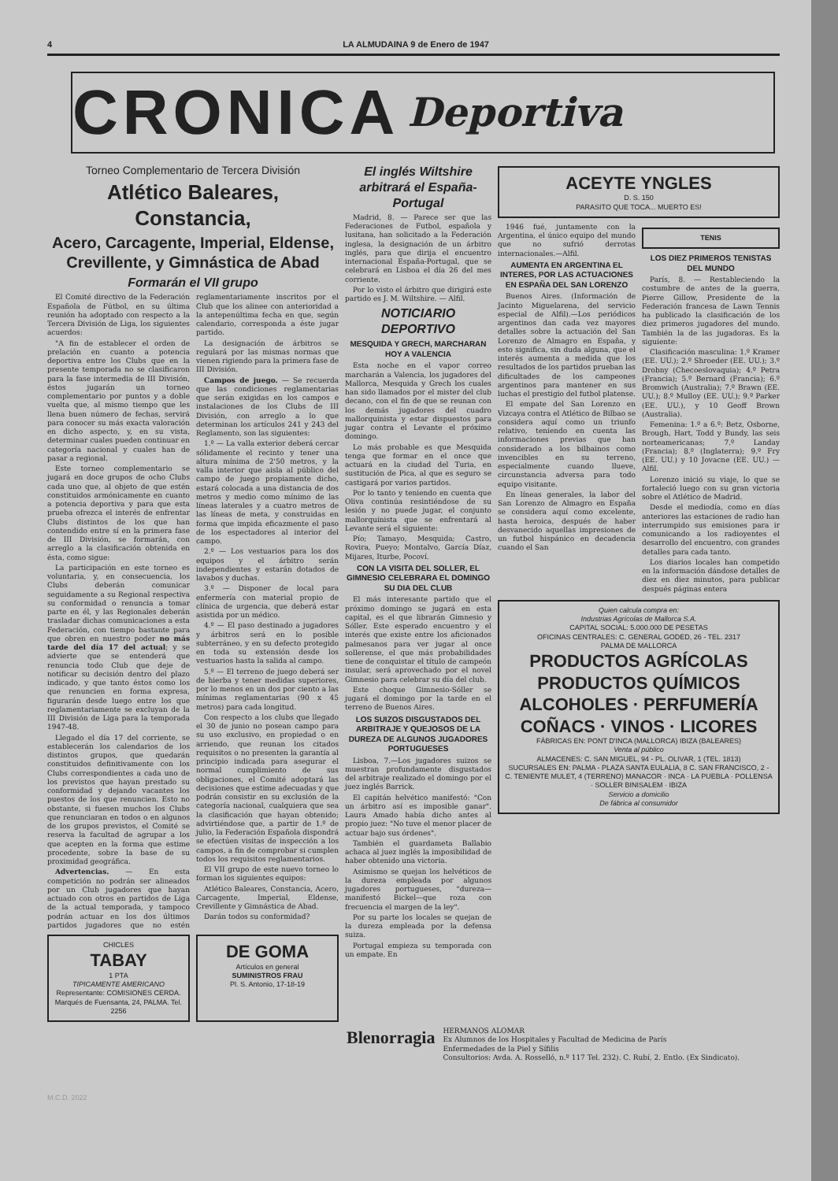4 LA ALMUDAINA 9 de Enero de 1947
CRONICA Deportiva
Torneo Complementario de Tercera División
Atlético Baleares, Constancia,
Acero, Carcagente, Imperial, Eldense, Crevillente, y Gimnástica de Abad
Formarán el VII grupo
El Comité directivo de la Federación Española de Fútbol, en su última reunión ha adoptado con respecto a la Tercera División de Liga, los siguientes acuerdos:
"A fin de establecer el orden de prelación en cuanto a potencia deportiva entre los Clubs que en la presente temporada no se clasificaron para la fase intermedia de III División, éstos jugarán un torneo complementario por puntos y a doble vuelta que, al mismo tiempo que les llena buen número de fechas, servirá para conocer su más exacta valoración en dicho aspecto, y, en su vista, determinar cuales pueden continuar en categoría nacional y cuales han de pasar a regional.
Este torneo complementario se jugará en doce grupos de ocho Clubs cada uno que, al objeto de que estén constituidos armónicamente en cuanto a potencia deportiva y para que esta prueba ofrezca el interés de enfrentar Clubs distintos de los que han contendido entre sí en la primera fase de III División, se formarán, con arreglo a la clasificación obtenida en ésta, como sigue:
La participación en este torneo es voluntaria, y, en consecuencia, los Clubs deberán comunicar seguidamente a su Regional respectiva su conformidad o renuncia a tomar parte en él, y las Regionales deberán trasladar dichas comunicaciones a esta Federación, con tiempo bastante para que obren en nuestro poder no más tarde del día 17 del actual; y se advierte que se entenderá que renuncia todo Club que deje de notificar su decisión dentro del plazo indicado, y que tanto éstos como los que renuncien en forma expresa, figurarán desde luego entre los que reglamentariamente se excluyan de la III División de Liga para la temporada 1947-48.
Llegado el día 17 del corriente, se establecerán los calendarios de los distintos grupos, que quedarán constituidos definitivamente con los Clubs correspondientes a cada uno de los previstos que hayan prestado su conformidad y dejando vacantes los puestos de los que renuncien. Esto no obstante, si fuesen muchos los Clubs que renunciaran en todos o en algunos de los grupos previstos, el Comité se reserva la facultad de agrupar a los que acepten en la forma que estime procedente, sobre la base de su proximidad geográfica.
Advertencias. — En esta competición no podrán ser alineados por un Club jugadores que hayan actuado con otros en partidos de Liga de la actual temporada, y tampoco podrán actuar en los dos últimos partidos jugadores que no estén reglamentariamente inscritos por el Club que los alinee con anterioridad a la antepenúltima fecha en que, según calendario, corresponda a éste jugar partido.
La designación de árbitros se regulará por las mismas normas que vienen rigiendo para la primera fase de III División.
Campos de juego. — Se recuerda que las condiciones reglamentarias que serán exigidas en los campos e instalaciones de los Clubs de III División, con arreglo a lo que determinan los artículos 241 y 243 del Reglamento, son las siguientes:
1.º — La valla exterior deberá cercar sólidamente el recinto y tener una altura mínima de 2'50 metros, y la valla interior que aisla al público del campo de juego propiamente dicho, estará colocada a una distancia de dos metros y medio como mínimo de las líneas laterales y a cuatro metros de las líneas de meta, y construidas en forma que impida eficazmente el paso de los espectadores al interior del campo.
2.º — Los vestuarios para los dos equipos y el árbitro serán independientes y estarán dotados de lavabos y duchas.
3.º — Disponer de local para enfermería con material propio de clínica de urgencia, que deberá estar asistida por un médico.
4.º — El paso destinado a jugadores y árbitros será en lo posible subterráneo, y en su defecto protegido en toda su extensión desde los vestuarios hasta la salida al campo.
5.º — El terreno de juego deberá ser de hierba y tener medidas superiores, por lo menos en un dos por ciento a las mínimas reglamentarias (90 x 45 metros) para cada longitud.
Con respecto a los clubs que llegado el 30 de junio no posean campo para su uso exclusivo, en propiedad o en arriendo, que reunan los citados requisitos o no presenten la garantía al principio indicada para asegurar el normal cumplimiento de sus obligaciones, el Comité adoptará las decisiones que estime adecuadas y que podrán consistir en su exclusión de la categoría nacional, cualquiera que sea la clasificación que hayan obtenido; advirtiéndose que, a partir de 1.º de julio, la Federación Española dispondrá se efectúen visitas de inspección a los campos, a fin de comprobar si cumplen todos los requisitos reglamentarios.
El VII grupo de este nuevo torneo lo forman los siguientes equipos:
Atlético Baleares, Constancia, Acero, Carcagente, Imperial, Eldense, Crevillente y Gimnástica de Abad.
Darán todos su conformidad?
CHICLES
TABAY
1 PTA
TIPICAMENTE AMERICANO
Representante: COMISIONES CERDA. Marqués de Fuensanta, 24, PALMA. Tel. 2256
DE GOMA
Artículos en general
SUMINISTROS FRAU
Pl. S. Antonio, 17-18-19
El inglés Wiltshire arbitrará el España-Portugal
Madrid, 8. — Parece ser que las Federaciones de Futbol, española y lusitana, han solicitado a la Federación inglesa, la designación de un árbitro inglés, para que dirija el encuentro internacional España-Portugal, que se celebrará en Lisboa el día 26 del mes corriente.
Por lo visto el árbitro que dirigirá este partido es J. M. Wiltshire. — Alfil.
NOTICIARIO DEPORTIVO
MESQUIDA Y GRECH, MARCHARAN HOY A VALENCIA
Esta noche en el vapor correo marcharán a Valencia, los jugadores del Mallorca, Mesquida y Grech los cuales han sido llamados por el mister del club decano, con el fin de que se reunan con los demás jugadores del cuadro mallorquinista y estar dispuestos para jugar contra el Levante el próximo domingo.
Lo más probable es que Mesquida tenga que formar en el once que actuará en la ciudad del Turia, en sustitución de Pica, al que es seguro se castigará por varios partidos.
Por lo tanto y teniendo en cuenta que Oliva continúa resintiéndose de su lesión y no puede jugar, el conjunto mallorquinista que se enfrentará al Levante será el siguiente:
Pío; Tamayo, Mesquida; Castro, Rovira, Pueyo; Montalvo, García Díaz, Mijares, Iturbe, Pocoví.
CON LA VISITA DEL SOLLER, EL GIMNESIO CELEBRARA EL DOMINGO SU DIA DEL CLUB
El más interesante partido que el próximo domingo se jugará en esta capital, es el que librarán Gimnesio y Sóller. Este esperado encuentro y el interés que existe entre los aficionados palmesanos para ver jugar al once sollerense, el que más probabilidades tiene de conquistar el título de campeón insular, será aprovechado por el novel Gimnesio para celebrar su día del club.
Este choque Gimnesio-Sóller se jugará el domingo por la tarde en el terreno de Buenos Aires.
LOS SUIZOS DISGUSTADOS DEL ARBITRAJE Y QUEJOSOS DE LA DUREZA DE ALGUNOS JUGADORES PORTUGUESES
Lisboa, 7.—Los jugadores suizos se muestran profundamente disgustados del arbitraje realizado el domingo por el juez inglés Barrick.
El capitán helvético manifestó: "Con un árbitro así es imposible ganar". Laura Amado había dicho antes al propio juez: "No tuve el menor placer de actuar bajo sus órdenes".
También el guardameta Ballabio achaca al juez inglés la imposibilidad de haber obtenido una victoria.
Asimismo se quejan los helvéticos de la dureza empleada por algunos jugadores portugueses, "dureza—manifestó Bickel—que roza con frecuencia el margen de la ley".
Por su parte los locales se quejan de la dureza empleada por la defensa suiza.
Portugal empieza su temporada con un empate. En
ACEYTE YNGLES
D. S. 150
PARASITO QUE TOCA... MUERTO ES!
1946 fué, juntamente con la Argentina, el único equipo del mundo que no sufrió derrotas internacionales.—Alfil.
AUMENTA EN ARGENTINA EL INTERES, POR LAS ACTUACIONES EN ESPAÑA DEL SAN LORENZO
Buenos Aires. (Información de Jacinto Miguelarena, del servicio especial de Alfil).—Los periódicos argentinos dan cada vez mayores detalles sobre la actuación del San Lorenzo de Almagro en España, y esto significa, sin duda alguna, que el interés aumenta a medida que los resultados de los partidos prueban las dificultades de los campeones argentinos para mantener en sus luchas el prestigio del futbol platense.
El empate del San Lorenzo en Vizcaya contra el Atlético de Bilbao se considera aquí como un triunfo relativo, teniendo en cuenta las informaciones previas que han considerado a los bilbainos como invencibles en su terreno, especialmente cuando llueve, circunstancia adversa para todo equipo visitante.
En líneas generales, la labor del San Lorenzo de Almagro en España se considera aquí como excelente, hasta heroica, después de haber desvanecido aquellas impresiones de un futbol hispánico en decadencia cuando el San
TENIS
LOS DIEZ PRIMEROS TENISTAS DEL MUNDO
París, 8. — Restableciendo la costumbre de antes de la guerra, Pierre Gillow, Presidente de la Federación francesa de Lawn Tennis ha publicado la clasificación de los diez primeros jugadores del mundo. También la de las jugadoras. Es la siguiente:
Clasificación masculina: 1.º Kramer (EE. UU.); 2.º Shroeder (EE. UU.); 3.º Drobny (Checoeslovaquia); 4.º Petra (Francia); 5.º Bernard (Francia); 6.º Bromwich (Australia); 7.º Brawn (EE. UU.); 8.º Mulloy (EE. UU.); 9.º Parker (EE. UU.), y 10 Geoff Brown (Australia).
Femenina: 1.º a 6.º: Betz, Osborne, Brough, Hart, Todd y Bundy, las seis norteamericanas; 7.º Landay (Francia); 8.º (Inglaterra); 9.º Fry (EE. UU.) y 10 Jovacne (EE. UU.) — Alfil.
Lorenzo inició su viaje, lo que se fortaleció luego con su gran victoria sobre el Atlético de Madrid.
Desde el mediodía, como en días anteriores las estaciones de radio han interrumpido sus emisiones para ir comunicando a los radioyentes el desarrollo del encuentro, con grandes detalles para cada tanto.
Los diarios locales han competido en la información dándose detalles de diez en diez minutos, para publicar después páginas entera
Quien calcula compra en:
Industrias Agrícolas de Mallorca S.A.
CAPITAL SOCIAL: 5.000.000 DE PESETAS
OFICINAS CENTRALES: C. GENERAL GODED, 26 - TEL. 2317
PALMA DE MALLORCA
PRODUCTOS AGRÍCOLAS
PRODUCTOS QUÍMICOS
ALCOHOLES · PERFUMERÍA
COÑACS · VINOS · LICORES
FÁBRICAS EN: PONT D'INCA (MALLORCA) IBIZA (BALEARES)
Venta al público
ALMACENES: C. SAN MIGUEL, 94 - PL. OLIVAR, 1 (TEL. 1813)
SUCURSALES EN: PALMA - PLAZA SANTA EULALIA, 8 C. SAN FRANCISCO, 2 - C. TENIENTE MULET, 4 (TERRENO) MANACOR · INCA · LA PUEBLA · POLLENSA · SOLLER BINISALEM · IBIZA
Servicio a domicilio
De fábrica al consumidor
Blenorragia
HERMANOS ALOMAR
Ex Alumnos de los Hospitales y Facultad de Medicina de París
Enfermedades de la Piel y Sífilis
Consultorios: Avda. A. Rosselló, n.º 117 Tel. 232). C. Rubí, 2. Entlo. (Ex Sindicato).
M.C.D. 2022